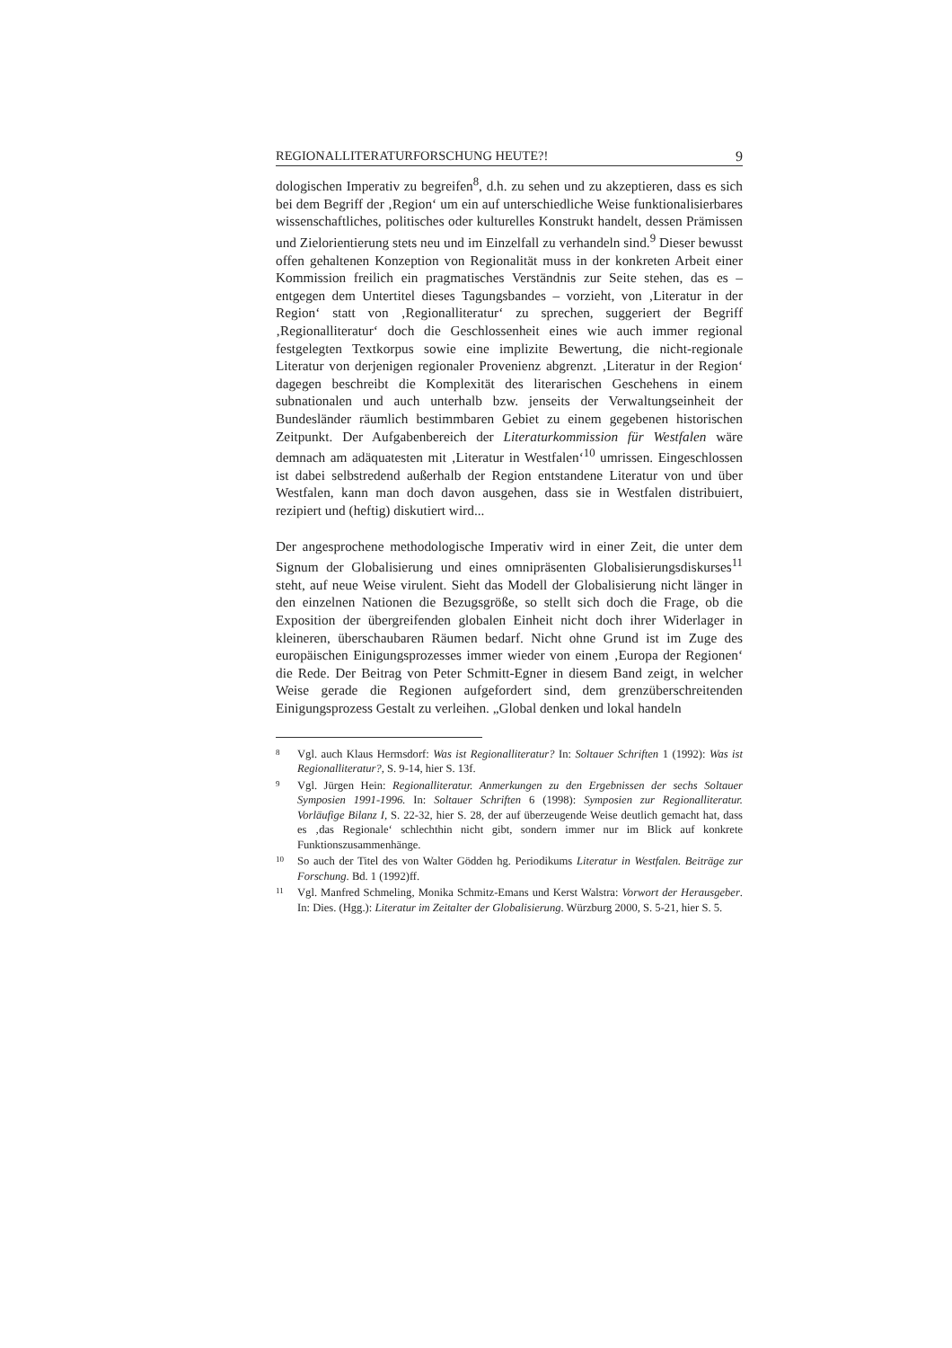REGIONALLITERATURFORSCHUNG HEUTE?! 9
dologischen Imperativ zu begreifen<sup>8</sup>, d.h. zu sehen und zu akzeptieren, dass es sich bei dem Begriff der ‚Region‘ um ein auf unterschiedliche Weise funktionalisierbares wissenschaftliches, politisches oder kulturelles Konstrukt handelt, dessen Prämissen und Zielorientierung stets neu und im Einzelfall zu verhandeln sind.<sup>9</sup> Dieser bewusst offen gehaltenen Konzeption von Regionalität muss in der konkreten Arbeit einer Kommission freilich ein pragmatisches Verständnis zur Seite stehen, das es – entgegen dem Untertitel dieses Tagungsbandes – vorzieht, von ‚Literatur in der Region‘ statt von ‚Regionalliteratur‘ zu sprechen, suggeriert der Begriff ‚Regionalliteratur‘ doch die Geschlossenheit eines wie auch immer regional festgelegten Textkorpus sowie eine implizite Bewertung, die nicht-regionale Literatur von derjenigen regionaler Provenienz abgrenzt. ‚Literatur in der Region‘ dagegen beschreibt die Komplexität des literarischen Geschehens in einem subnationalen und auch unterhalb bzw. jenseits der Verwaltungseinheit der Bundesländer räumlich bestimmbaren Gebiet zu einem gegebenen historischen Zeitpunkt. Der Aufgabenbereich der Literaturkommission für Westfalen wäre demnach am adäquatesten mit ‚Literatur in Westfalen‘<sup>10</sup> umrissen. Eingeschlossen ist dabei selbstredend außerhalb der Region entstandene Literatur von und über Westfalen, kann man doch davon ausgehen, dass sie in Westfalen distribuiert, rezipiert und (heftig) diskutiert wird...
Der angesprochene methodologische Imperativ wird in einer Zeit, die unter dem Signum der Globalisierung und eines omnipräsenten Globalisierungsdiskurses<sup>11</sup> steht, auf neue Weise virulent. Sieht das Modell der Globalisierung nicht länger in den einzelnen Nationen die Bezugsgröße, so stellt sich doch die Frage, ob die Exposition der übergreifenden globalen Einheit nicht doch ihrer Widerlager in kleineren, überschaubaren Räumen bedarf. Nicht ohne Grund ist im Zuge des europäischen Einigungsprozesses immer wieder von einem ‚Europa der Regionen‘ die Rede. Der Beitrag von Peter Schmitt-Egner in diesem Band zeigt, in welcher Weise gerade die Regionen aufgefordert sind, dem grenzüberschreitenden Einigungsprozess Gestalt zu verleihen. „Global denken und lokal handeln
8
Vgl. auch Klaus Hermsdorf: Was ist Regionalliteratur? In: Soltauer Schriften 1 (1992): Was ist Regionalliteratur?, S. 9-14, hier S. 13f.
9
Vgl. Jürgen Hein: Regionalliteratur. Anmerkungen zu den Ergebnissen der sechs Soltauer Symposien 1991-1996. In: Soltauer Schriften 6 (1998): Symposien zur Regionalliteratur. Vorläufige Bilanz I, S. 22-32, hier S. 28, der auf überzeugende Weise deutlich gemacht hat, dass es ‚das Regionale‘ schlechthin nicht gibt, sondern immer nur im Blick auf konkrete Funktionszusammenhänge.
10
So auch der Titel des von Walter Gödden hg. Periodikums Literatur in Westfalen. Beiträge zur Forschung. Bd. 1 (1992)ff.
11
Vgl. Manfred Schmeling, Monika Schmitz-Emans und Kerst Walstra: Vorwort der Herausgeber. In: Dies. (Hgg.): Literatur im Zeitalter der Globalisierung. Würzburg 2000, S. 5-21, hier S. 5.